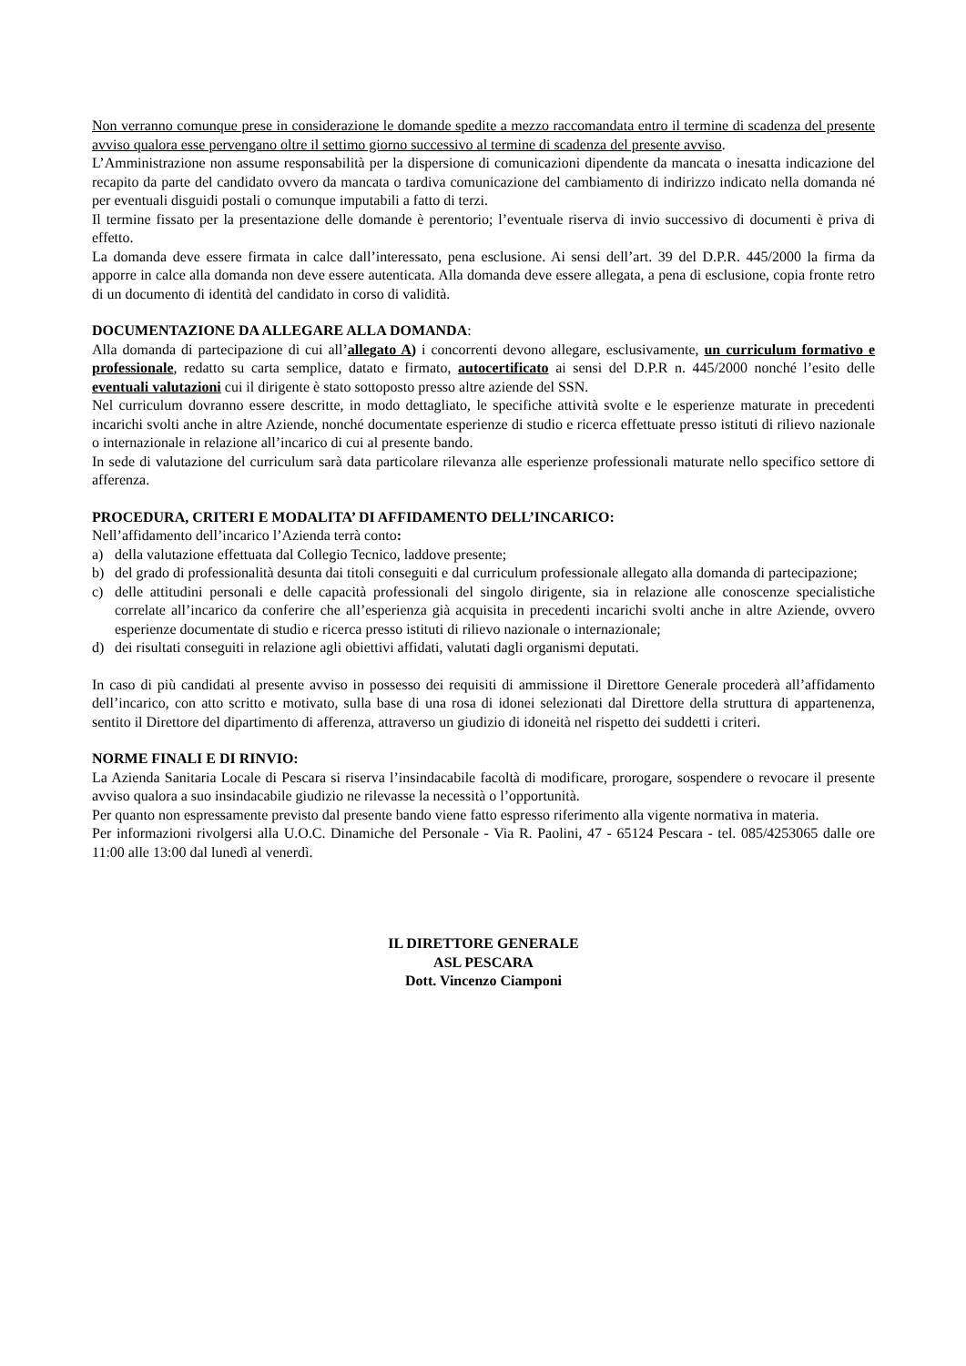Non verranno comunque prese in considerazione le domande spedite a mezzo raccomandata entro il termine di scadenza del presente avviso qualora esse pervengano oltre il settimo giorno successivo al termine di scadenza del presente avviso.
L’Amministrazione non assume responsabilità per la dispersione di comunicazioni dipendente da mancata o inesatta indicazione del recapito da parte del candidato ovvero da mancata o tardiva comunicazione del cambiamento di indirizzo indicato nella domanda né per eventuali disguidi postali o comunque imputabili a fatto di terzi.
Il termine fissato per la presentazione delle domande è perentorio; l’eventuale riserva di invio successivo di documenti è priva di effetto.
La domanda deve essere firmata in calce dall’interessato, pena esclusione. Ai sensi dell’art. 39 del D.P.R. 445/2000 la firma da apporre in calce alla domanda non deve essere autenticata. Alla domanda deve essere allegata, a pena di esclusione, copia fronte retro di un documento di identità del candidato in corso di validità.
DOCUMENTAZIONE DA ALLEGARE ALLA DOMANDA:
Alla domanda di partecipazione di cui all’allegato A) i concorrenti devono allegare, esclusivamente, un curriculum formativo e professionale, redatto su carta semplice, datato e firmato, autocertificato ai sensi del D.P.R n. 445/2000 nonché l’esito delle eventuali valutazioni cui il dirigente è stato sottoposto presso altre aziende del SSN.
Nel curriculum dovranno essere descritte, in modo dettagliato, le specifiche attività svolte e le esperienze maturate in precedenti incarichi svolti anche in altre Aziende, nonché documentate esperienze di studio e ricerca effettuate presso istituti di rilievo nazionale o internazionale in relazione all’incarico di cui al presente bando.
In sede di valutazione del curriculum sarà data particolare rilevanza alle esperienze professionali maturate nello specifico settore di afferenza.
PROCEDURA, CRITERI E MODALITA’ DI AFFIDAMENTO DELL’INCARICO:
Nell’affidamento dell’incarico l’Azienda terrà conto:
a) della valutazione effettuata dal Collegio Tecnico, laddove presente;
b) del grado di professionalità desunta dai titoli conseguiti e dal curriculum professionale allegato alla domanda di partecipazione;
c) delle attitudini personali e delle capacità professionali del singolo dirigente, sia in relazione alle conoscenze specialistiche correlate all’incarico da conferire che all’esperienza già acquisita in precedenti incarichi svolti anche in altre Aziende, ovvero esperienze documentate di studio e ricerca presso istituti di rilievo nazionale o internazionale;
d) dei risultati conseguiti in relazione agli obiettivi affidati, valutati dagli organismi deputati.
In caso di più candidati al presente avviso in possesso dei requisiti di ammissione il Direttore Generale procederà all’affidamento dell’incarico, con atto scritto e motivato, sulla base di una rosa di idonei selezionati dal Direttore della struttura di appartenenza, sentito il Direttore del dipartimento di afferenza, attraverso un giudizio di idoneità nel rispetto dei suddetti i criteri.
NORME FINALI E DI RINVIO:
La Azienda Sanitaria Locale di Pescara si riserva l’insindacabile facoltà di modificare, prorogare, sospendere o revocare il presente avviso qualora a suo insindacabile giudizio ne rilevasse la necessità o l’opportunità.
Per quanto non espressamente previsto dal presente bando viene fatto espresso riferimento alla vigente normativa in materia.
Per informazioni rivolgersi alla U.O.C. Dinamiche del Personale - Via R. Paolini, 47 - 65124 Pescara - tel. 085/4253065 dalle ore 11:00 alle 13:00 dal lunedì al venerdì.
IL DIRETTORE GENERALE
ASL PESCARA
Dott. Vincenzo Ciamponi